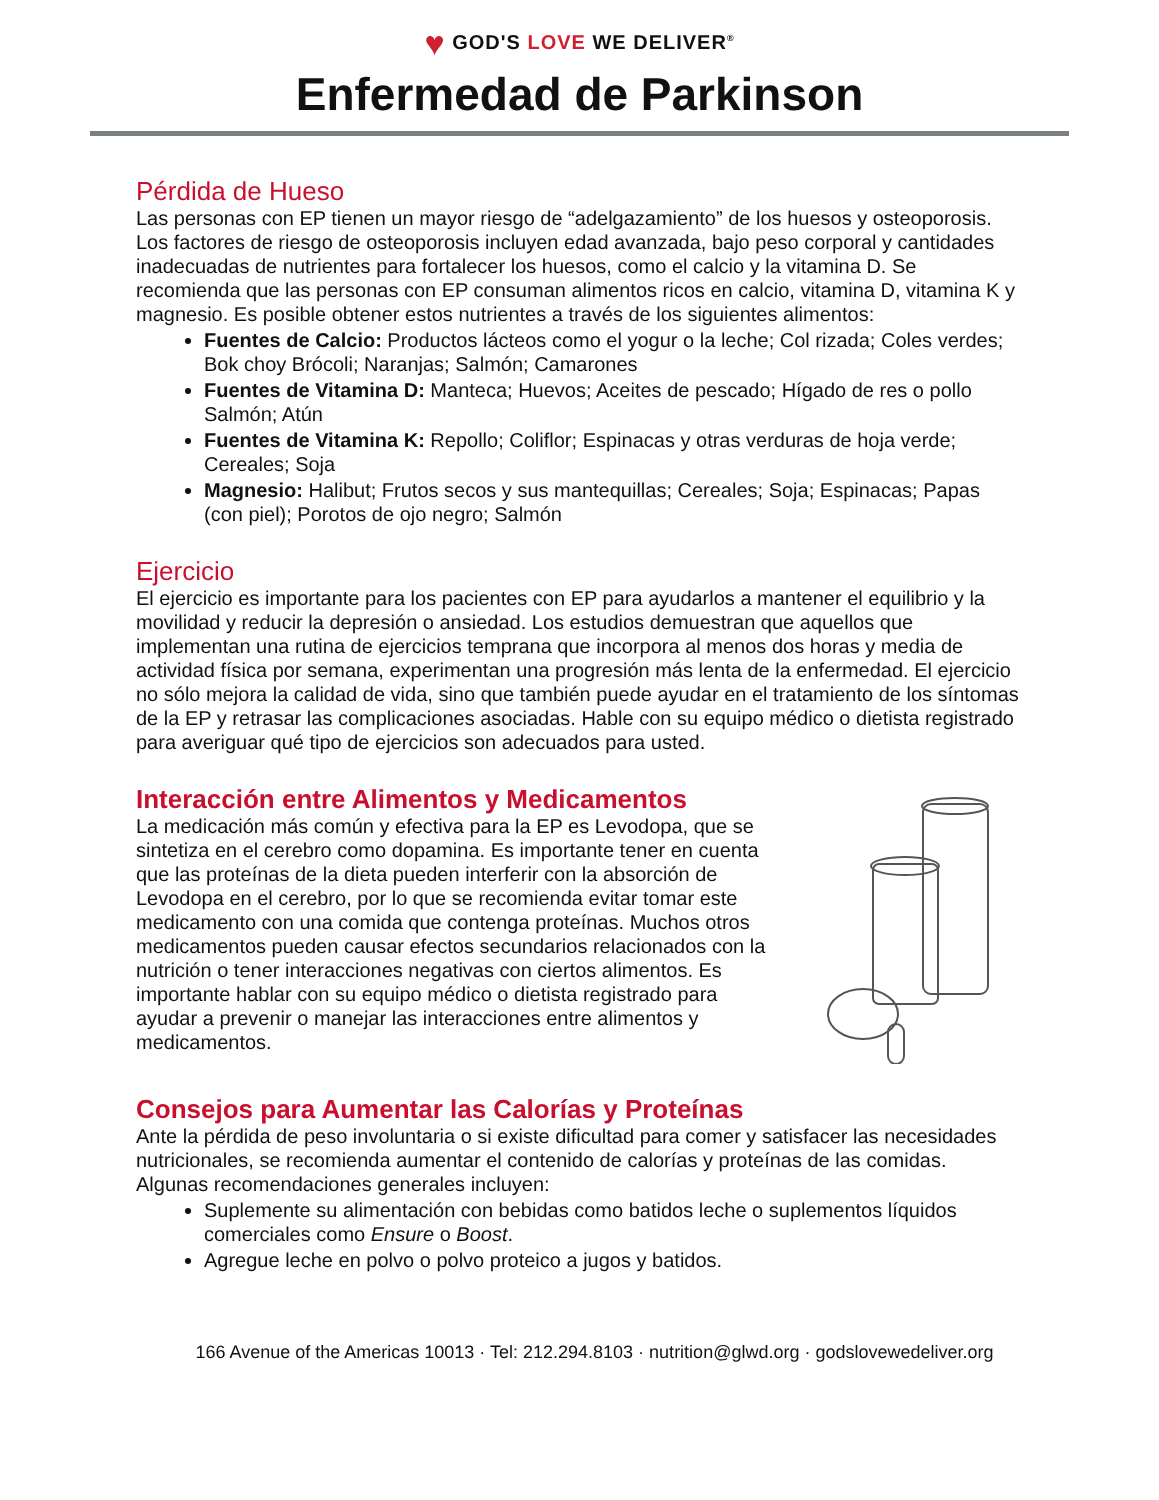♥ GOD'S LOVE WE DELIVER<sup>®</sup>
Enfermedad de Parkinson
Pérdida de Hueso
Las personas con EP tienen un mayor riesgo de “adelgazamiento” de los huesos y osteoporosis. Los factores de riesgo de osteoporosis incluyen edad avanzada, bajo peso corporal y cantidades inadecuadas de nutrientes para fortalecer los huesos, como el calcio y la vitamina D. Se recomienda que las personas con EP consuman alimentos ricos en calcio, vitamina D, vitamina K y magnesio. Es posible obtener estos nutrientes a través de los siguientes alimentos:
Fuentes de Calcio: Productos lácteos como el yogur o la leche; Col rizada; Coles verdes; Bok choy Brócoli; Naranjas; Salmón; Camarones
Fuentes de Vitamina D: Manteca; Huevos; Aceites de pescado; Hígado de res o pollo Salmón; Atún
Fuentes de Vitamina K: Repollo; Coliflor; Espinacas y otras verduras de hoja verde; Cereales; Soja
Magnesio: Halibut; Frutos secos y sus mantequillas; Cereales; Soja; Espinacas; Papas (con piel); Porotos de ojo negro; Salmón
Ejercicio
El ejercicio es importante para los pacientes con EP para ayudarlos a mantener el equilibrio y la movilidad y reducir la depresión o ansiedad. Los estudios demuestran que aquellos que implementan una rutina de ejercicios temprana que incorpora al menos dos horas y media de actividad física por semana, experimentan una progresión más lenta de la enfermedad. El ejercicio no sólo mejora la calidad de vida, sino que también puede ayudar en el tratamiento de los síntomas de la EP y retrasar las complicaciones asociadas. Hable con su equipo médico o dietista registrado para averiguar qué tipo de ejercicios son adecuados para usted.
Interacción entre Alimentos y Medicamentos
La medicación más común y efectiva para la EP es Levodopa, que se sintetiza en el cerebro como dopamina. Es importante tener en cuenta que las proteínas de la dieta pueden interferir con la absorción de Levodopa en el cerebro, por lo que se recomienda evitar tomar este medicamento con una comida que contenga proteínas. Muchos otros medicamentos pueden causar efectos secundarios relacionados con la nutrición o tener interacciones negativas con ciertos alimentos. Es importante hablar con su equipo médico o dietista registrado para ayudar a prevenir o manejar las interacciones entre alimentos y medicamentos.
Consejos para Aumentar las Calorías y Proteínas
Ante la pérdida de peso involuntaria o si existe dificultad para comer y satisfacer las necesidades nutricionales, se recomienda aumentar el contenido de calorías y proteínas de las comidas. Algunas recomendaciones generales incluyen:
Suplemente su alimentación con bebidas como batidos leche o suplementos líquidos comerciales como Ensure o Boost.
Agregue leche en polvo o polvo proteico a jugos y batidos.
166 Avenue of the Americas 10013 · Tel: 212.294.8103 · nutrition@glwd.org · godslovewedeliver.org